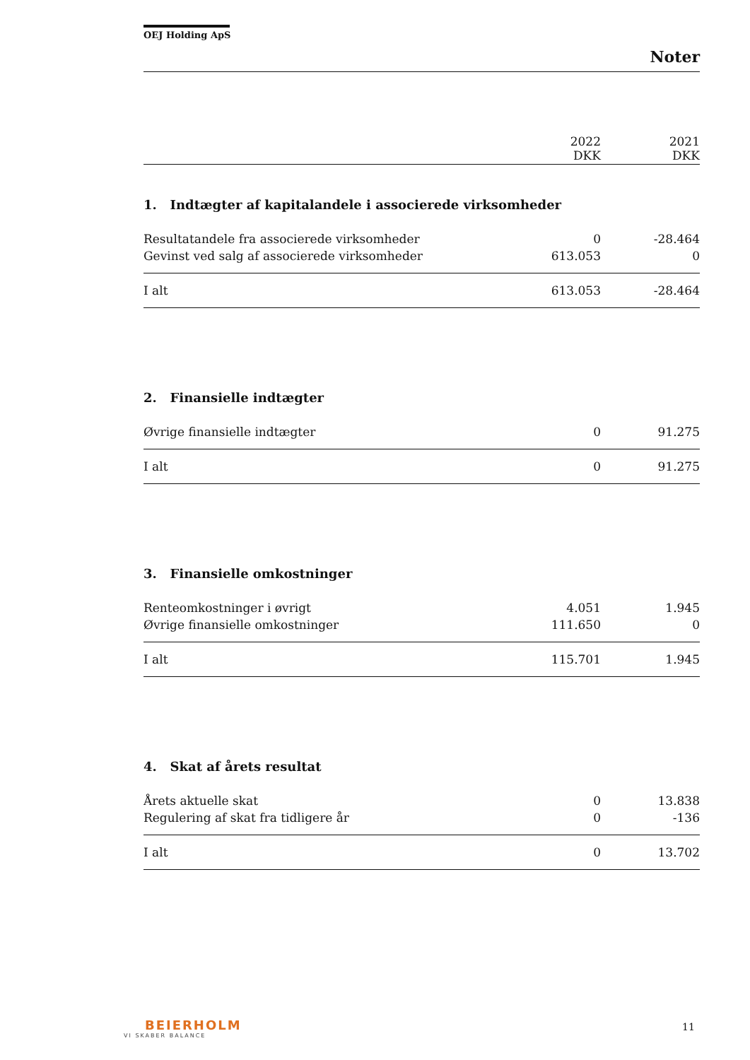OEJ Holding ApS
Noter
| | 2022 DKK | 2021 DKK |
| --- | --- | --- |
| 1. Indtægter af kapitalandele i associerede virksomheder | | |
| Resultatandele fra associerede virksomheder | 0 | -28.464 |
| Gevinst ved salg af associerede virksomheder | 613.053 | 0 |
| I alt | 613.053 | -28.464 |
| 2. Finansielle indtægter | | |
| Øvrige finansielle indtægter | 0 | 91.275 |
| I alt | 0 | 91.275 |
| 3. Finansielle omkostninger | | |
| Renteomkostninger i øvrigt | 4.051 | 1.945 |
| Øvrige finansielle omkostninger | 111.650 | 0 |
| I alt | 115.701 | 1.945 |
| 4. Skat af årets resultat | | |
| Årets aktuelle skat | 0 | 13.838 |
| Regulering af skat fra tidligere år | 0 | -136 |
| I alt | 0 | 13.702 |
BEIERHOLM
VI SKABER BALANCE
11